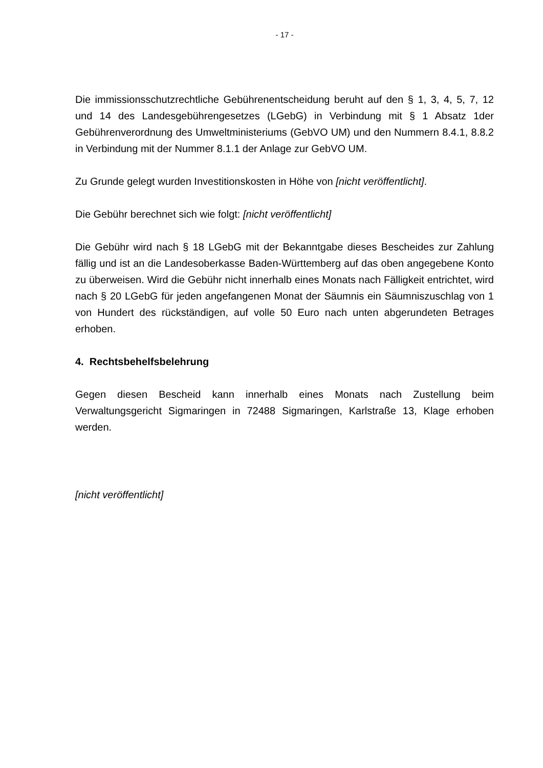- 17 -
Die immissionsschutzrechtliche Gebührenentscheidung beruht auf den § 1, 3, 4, 5, 7, 12 und 14 des Landesgebührengesetzes (LGebG) in Verbindung mit § 1 Absatz 1der Gebührenverordnung des Umweltministeriums (GebVO UM) und den Nummern 8.4.1, 8.8.2 in Verbindung mit der Nummer 8.1.1 der Anlage zur GebVO UM.
Zu Grunde gelegt wurden Investitionskosten in Höhe von [nicht veröffentlicht].
Die Gebühr berechnet sich wie folgt: [nicht veröffentlicht]
Die Gebühr wird nach § 18 LGebG mit der Bekanntgabe dieses Bescheides zur Zahlung fällig und ist an die Landesoberkasse Baden-Württemberg auf das oben angegebene Konto zu überweisen. Wird die Gebühr nicht innerhalb eines Monats nach Fälligkeit entrichtet, wird nach § 20 LGebG für jeden angefangenen Monat der Säumnis ein Säumniszuschlag von 1 von Hundert des rückständigen, auf volle 50 Euro nach unten abgerundeten Betrages erhoben.
4. Rechtsbehelfsbelehrung
Gegen diesen Bescheid kann innerhalb eines Monats nach Zustellung beim Verwaltungsgericht Sigmaringen in 72488 Sigmaringen, Karlstraße 13, Klage erhoben werden.
[nicht veröffentlicht]